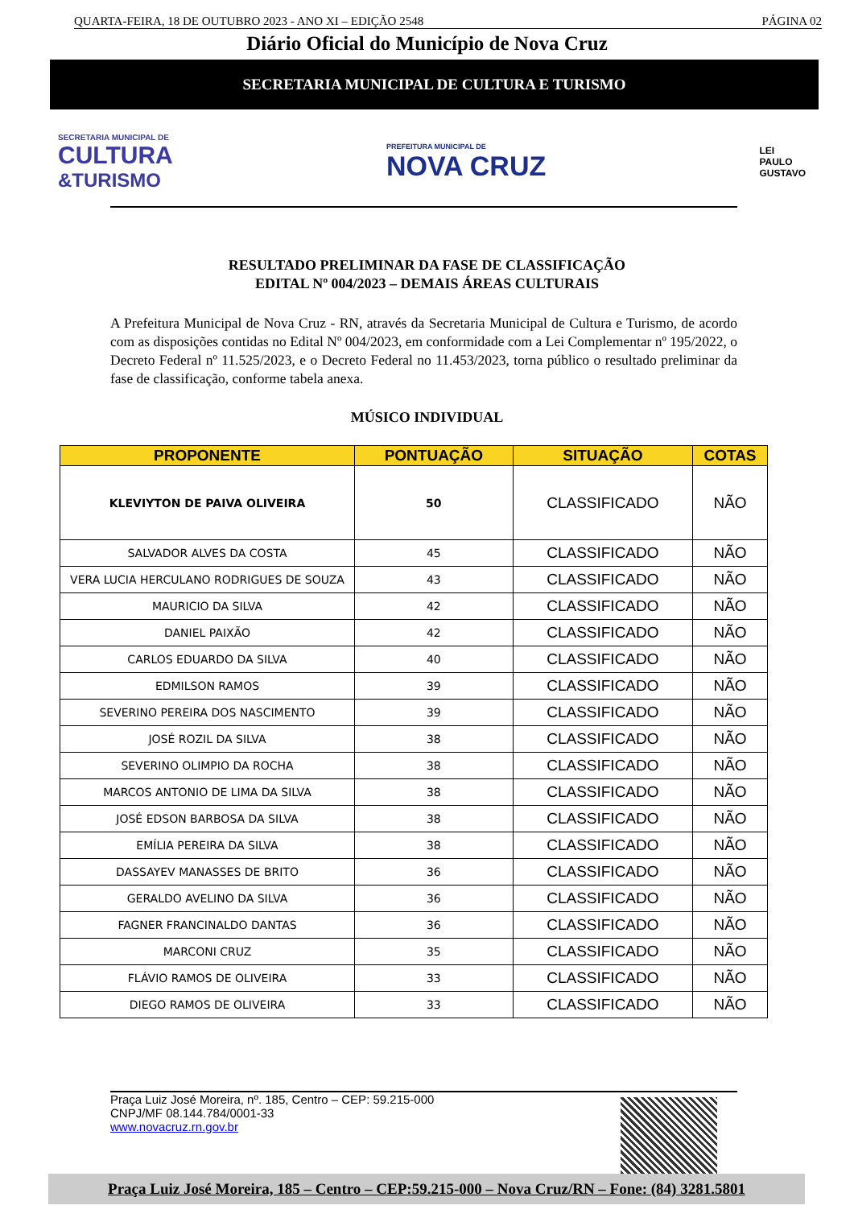QUARTA-FEIRA, 18 DE OUTUBRO 2023 - ANO XI – EDIÇÃO 2548 PÁGINA 02
Diário Oficial do Município de Nova Cruz
SECRETARIA MUNICIPAL DE CULTURA E TURISMO
SECRETARIA MUNICIPAL DE
CULTURA
&TURISMO
PREFEITURA MUNICIPAL DE
NOVA CRUZ
LEI
PAULO
GUSTAVO
RESULTADO PRELIMINAR DA FASE DE CLASSIFICAÇÃO
EDITAL Nº 004/2023 – DEMAIS ÁREAS CULTURAIS
A Prefeitura Municipal de Nova Cruz - RN, através da Secretaria Municipal de Cultura e Turismo, de acordo com as disposições contidas no Edital Nº 004/2023, em conformidade com a Lei Complementar nº 195/2022, o Decreto Federal nº 11.525/2023, e o Decreto Federal no 11.453/2023, torna público o resultado preliminar da fase de classificação, conforme tabela anexa.
MÚSICO INDIVIDUAL
| PROPONENTE | PONTUAÇÃO | SITUAÇÃO | COTAS |
| --- | --- | --- | --- |
| KLEVIYTON DE PAIVA OLIVEIRA | 50 | CLASSIFICADO | NÃO |
| SALVADOR ALVES DA COSTA | 45 | CLASSIFICADO | NÃO |
| VERA LUCIA HERCULANO RODRIGUES DE SOUZA | 43 | CLASSIFICADO | NÃO |
| MAURICIO DA SILVA | 42 | CLASSIFICADO | NÃO |
| DANIEL PAIXÃO | 42 | CLASSIFICADO | NÃO |
| CARLOS EDUARDO DA SILVA | 40 | CLASSIFICADO | NÃO |
| EDMILSON RAMOS | 39 | CLASSIFICADO | NÃO |
| SEVERINO PEREIRA DOS NASCIMENTO | 39 | CLASSIFICADO | NÃO |
| JOSÉ ROZIL DA SILVA | 38 | CLASSIFICADO | NÃO |
| SEVERINO OLIMPIO DA ROCHA | 38 | CLASSIFICADO | NÃO |
| MARCOS ANTONIO DE LIMA DA SILVA | 38 | CLASSIFICADO | NÃO |
| JOSÉ EDSON BARBOSA DA SILVA | 38 | CLASSIFICADO | NÃO |
| EMÍLIA PEREIRA DA SILVA | 38 | CLASSIFICADO | NÃO |
| DASSAYEV MANASSES DE BRITO | 36 | CLASSIFICADO | NÃO |
| GERALDO AVELINO DA SILVA | 36 | CLASSIFICADO | NÃO |
| FAGNER FRANCINALDO DANTAS | 36 | CLASSIFICADO | NÃO |
| MARCONI CRUZ | 35 | CLASSIFICADO | NÃO |
| FLÁVIO RAMOS DE OLIVEIRA | 33 | CLASSIFICADO | NÃO |
| DIEGO RAMOS DE OLIVEIRA | 33 | CLASSIFICADO | NÃO |
Praça Luiz José Moreira, nº. 185, Centro – CEP: 59.215-000
CNPJ/MF 08.144.784/0001-33
www.novacruz.rn.gov.br
Praça Luiz José Moreira, 185 – Centro – CEP:59.215-000 – Nova Cruz/RN – Fone: (84) 3281.5801